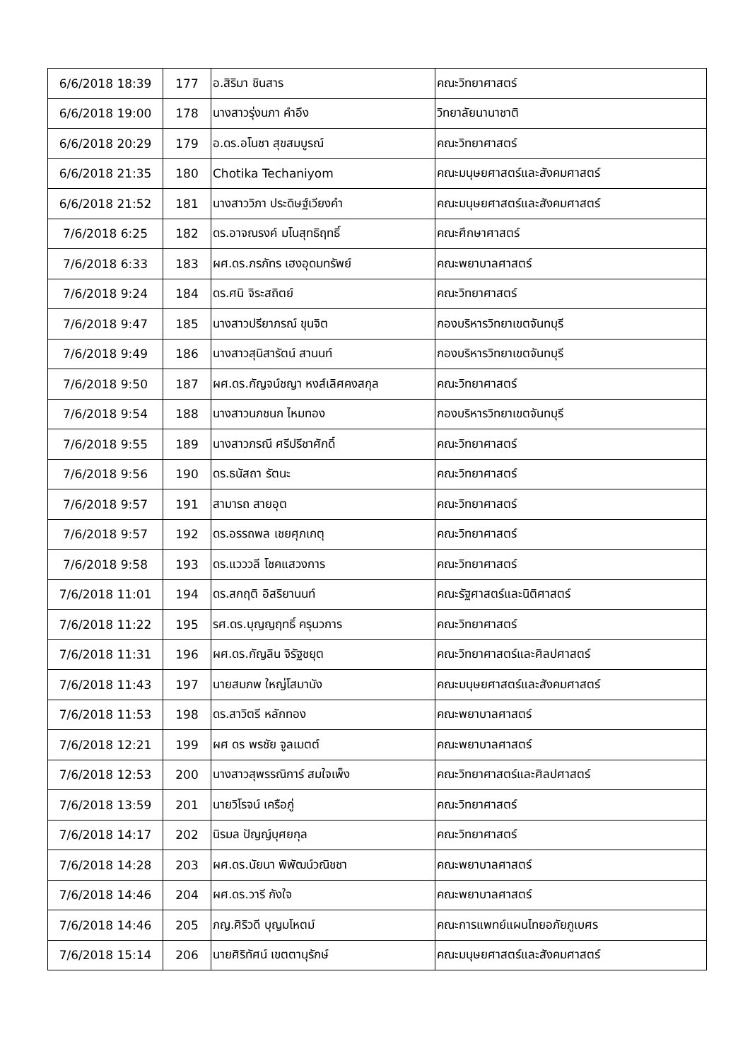| 6/6/2018 18:39 | 177 | อ.สิริมา ชินสาร | คณะวิทยาศาสตร์ |
| 6/6/2018 19:00 | 178 | นางสาวรุ่งนภา คำอึง | วิทยาลัยนานาชาติ |
| 6/6/2018 20:29 | 179 | อ.ดร.อโนชา สุขสมบูรณ์ | คณะวิทยาศาสตร์ |
| 6/6/2018 21:35 | 180 | Chotika Techaniyom | คณะมนุษยศาสตร์และสังคมศาสตร์ |
| 6/6/2018 21:52 | 181 | นางสาววิภา ประดิษฐ์เวียงคำ | คณะมนุษยศาสตร์และสังคมศาสตร์ |
| 7/6/2018 6:25 | 182 | ดร.อาจณรงค์ มโนสุทธิฤทธิ์ | คณะศึกษาศาสตร์ |
| 7/6/2018 6:33 | 183 | ผศ.ดร.ภรภัทร เฮงอุดมทรัพย์ | คณะพยาบาลศาสตร์ |
| 7/6/2018 9:24 | 184 | ดร.ศนิ จิระสถิตย์ | คณะวิทยาศาสตร์ |
| 7/6/2018 9:47 | 185 | นางสาวปรียาภรณ์ ขุนจิต | กองบริหารวิทยาเขตจันทบุรี |
| 7/6/2018 9:49 | 186 | นางสาวสุนิสารัตน์ สานนท์ | กองบริหารวิทยาเขตจันทบุรี |
| 7/6/2018 9:50 | 187 | ผศ.ดร.กัญจน์ชญา หงส์เลิศคงสกุล | คณะวิทยาศาสตร์ |
| 7/6/2018 9:54 | 188 | นางสาวนภชนก ไหมทอง | กองบริหารวิทยาเขตจันทบุรี |
| 7/6/2018 9:55 | 189 | นางสาวภรณี ศรีปรีชาศักดิ์ | คณะวิทยาศาสตร์ |
| 7/6/2018 9:56 | 190 | ดร.ธนัสถา รัตนะ | คณะวิทยาศาสตร์ |
| 7/6/2018 9:57 | 191 | สามารถ สายอุต | คณะวิทยาศาสตร์ |
| 7/6/2018 9:57 | 192 | ดร.อรรถพล เชยศุภเกตุ | คณะวิทยาศาสตร์ |
| 7/6/2018 9:58 | 193 | ดร.แวววลี โชคแสวงการ | คณะวิทยาศาสตร์ |
| 7/6/2018 11:01 | 194 | ดร.สกฤติ อิสริยานนท์ | คณะรัฐศาสตร์และนิติศาสตร์ |
| 7/6/2018 11:22 | 195 | รศ.ดร.บุญญฤทธิ์ ครุนวการ | คณะวิทยาศาสตร์ |
| 7/6/2018 11:31 | 196 | ผศ.ดร.กัญลิน จิรัฐชยุต | คณะวิทยาศาสตร์และศิลปศาสตร์ |
| 7/6/2018 11:43 | 197 | นายสมภพ ใหญ่โสมานัง | คณะมนุษยศาสตร์และสังคมศาสตร์ |
| 7/6/2018 11:53 | 198 | ดร.สาวิตรี หลักทอง | คณะพยาบาลศาสตร์ |
| 7/6/2018 12:21 | 199 | ผศ ดร พรชัย จูลเมตต์ | คณะพยาบาลศาสตร์ |
| 7/6/2018 12:53 | 200 | นางสาวสุพรรณิการ์ สมใจเพ็ง | คณะวิทยาศาสตร์และศิลปศาสตร์ |
| 7/6/2018 13:59 | 201 | นายวิโรจน์ เครือภู่ | คณะวิทยาศาสตร์ |
| 7/6/2018 14:17 | 202 | นิรมล ปัญญ์บุศยกุล | คณะวิทยาศาสตร์ |
| 7/6/2018 14:28 | 203 | ผศ.ดร.นัยนา พิพัฒน์วณิชชา | คณะพยาบาลศาสตร์ |
| 7/6/2018 14:46 | 204 | ผศ.ดร.วารี กังใจ | คณะพยาบาลศาสตร์ |
| 7/6/2018 14:46 | 205 | ภญ.ศิริวดี บุญมโหตม์ | คณะการแพทย์แผนไทยอภัยภูเบศร |
| 7/6/2018 15:14 | 206 | นายศิริทัศน์ เขตตานุรักษ์ | คณะมนุษยศาสตร์และสังคมศาสตร์ |